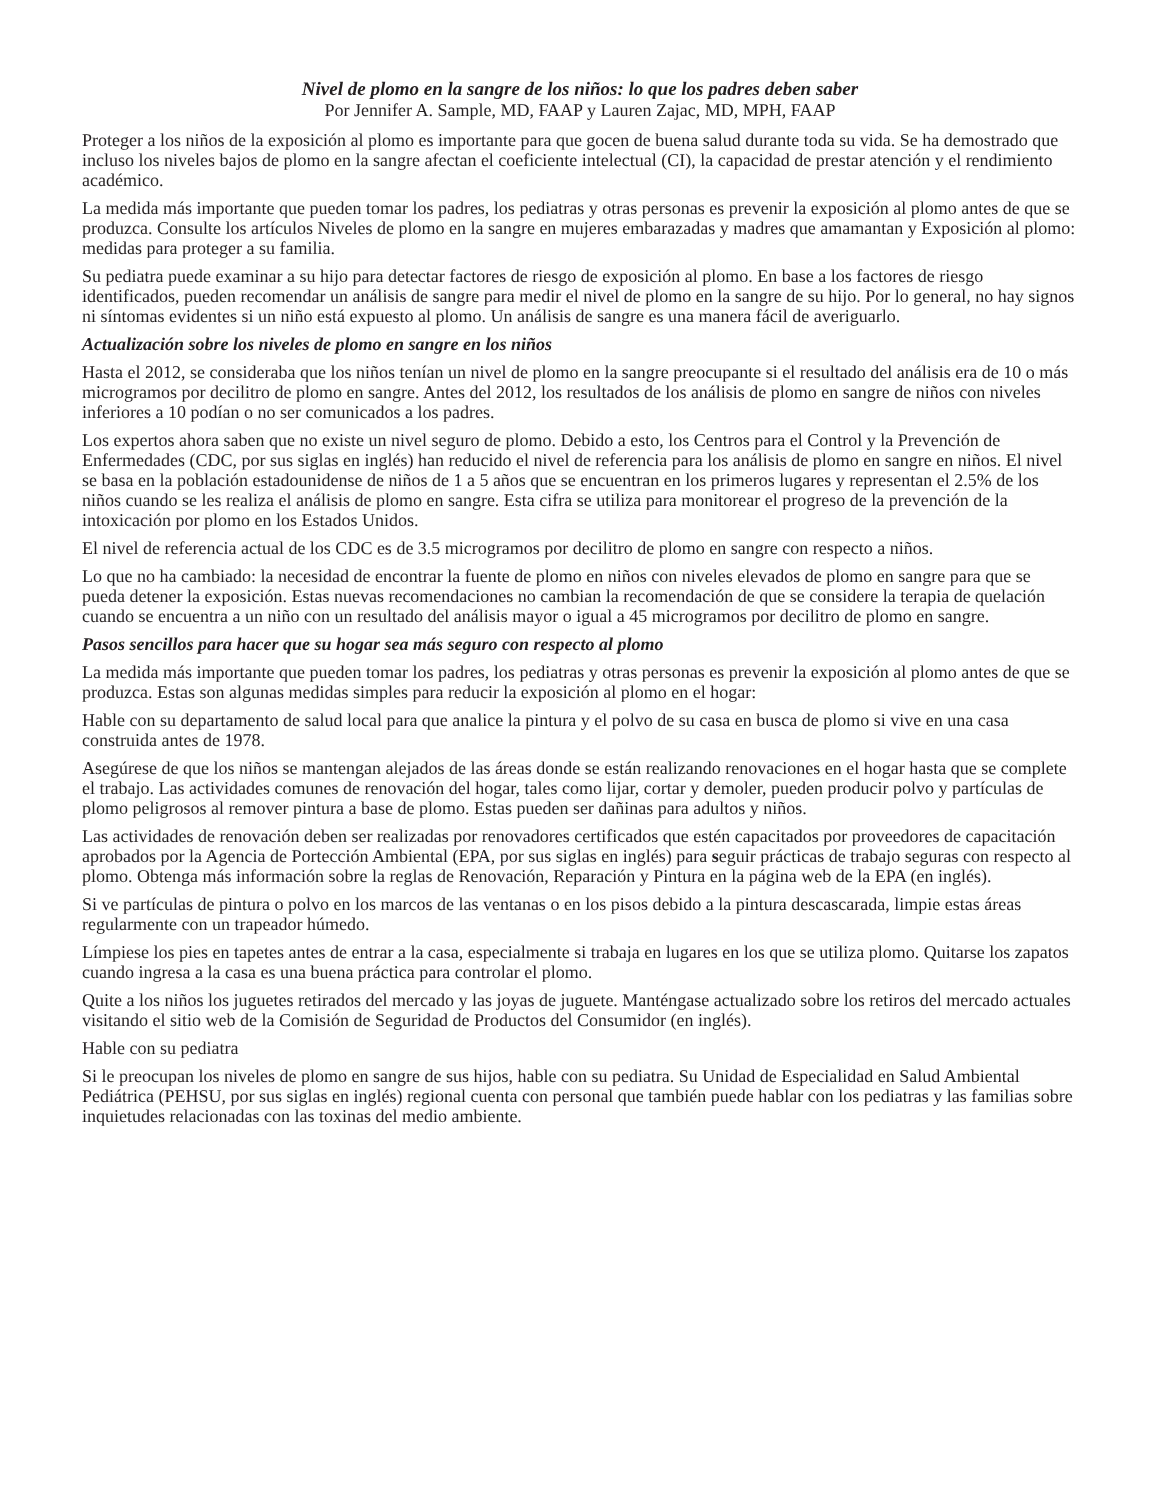Nivel de plomo en la sangre de los niños: lo que los padres deben saber
Por Jennifer A. Sample, MD, FAAP y Lauren Zajac, MD, MPH, FAAP
Proteger a los niños de la exposición al plomo es importante para que gocen de buena salud durante toda su vida. Se ha demostrado que incluso los niveles bajos de plomo en la sangre afectan el coeficiente intelectual (CI), la capacidad de prestar atención y el rendimiento académico.
La medida más importante que pueden tomar los padres, los pediatras y otras personas es prevenir la exposición al plomo antes de que se produzca. Consulte los artículos Niveles de plomo en la sangre en mujeres embarazadas y madres que amamantan y Exposición al plomo: medidas para proteger a su familia.
Su pediatra puede examinar a su hijo para detectar factores de riesgo de exposición al plomo. En base a los factores de riesgo identificados, pueden recomendar un análisis de sangre para medir el nivel de plomo en la sangre de su hijo. Por lo general, no hay signos ni síntomas evidentes si un niño está expuesto al plomo. Un análisis de sangre es una manera fácil de averiguarlo.
Actualización sobre los niveles de plomo en sangre en los niños
Hasta el 2012, se consideraba que los niños tenían un nivel de plomo en la sangre preocupante si el resultado del análisis era de 10 o más microgramos por decilitro de plomo en sangre. Antes del 2012, los resultados de los análisis de plomo en sangre de niños con niveles inferiores a 10 podían o no ser comunicados a los padres.
Los expertos ahora saben que no existe un nivel seguro de plomo. Debido a esto, los Centros para el Control y la Prevención de Enfermedades (CDC, por sus siglas en inglés) han reducido el nivel de referencia para los análisis de plomo en sangre en niños. El nivel se basa en la población estadounidense de niños de 1 a 5 años que se encuentran en los primeros lugares y representan el 2.5% de los niños cuando se les realiza el análisis de plomo en sangre. Esta cifra se utiliza para monitorear el progreso de la prevención de la intoxicación por plomo en los Estados Unidos.
El nivel de referencia actual de los CDC es de 3.5 microgramos por decilitro de plomo en sangre con respecto a niños.
Lo que no ha cambiado: la necesidad de encontrar la fuente de plomo en niños con niveles elevados de plomo en sangre para que se pueda detener la exposición. Estas nuevas recomendaciones no cambian la recomendación de que se considere la terapia de quelación cuando se encuentra a un niño con un resultado del análisis mayor o igual a 45 microgramos por decilitro de plomo en sangre.
Pasos sencillos para hacer que su hogar sea más seguro con respecto al plomo
La medida más importante que pueden tomar los padres, los pediatras y otras personas es prevenir la exposición al plomo antes de que se produzca. Estas son algunas medidas simples para reducir la exposición al plomo en el hogar:
Hable con su departamento de salud local para que analice la pintura y el polvo de su casa en busca de plomo si vive en una casa construida antes de 1978.
Asegúrese de que los niños se mantengan alejados de las áreas donde se están realizando renovaciones en el hogar hasta que se complete el trabajo. Las actividades comunes de renovación del hogar, tales como lijar, cortar y demoler, pueden producir polvo y partículas de plomo peligrosos al remover pintura a base de plomo. Estas pueden ser dañinas para adultos y niños.
Las actividades de renovación deben ser realizadas por renovadores certificados que estén capacitados por proveedores de capacitación aprobados por la Agencia de Portección Ambiental (EPA, por sus siglas en inglés) para seguir prácticas de trabajo seguras con respecto al plomo. Obtenga más información sobre la reglas de Renovación, Reparación y Pintura en la página web de la EPA (en inglés).
Si ve partículas de pintura o polvo en los marcos de las ventanas o en los pisos debido a la pintura descascarada, limpie estas áreas regularmente con un trapeador húmedo.
Límpiese los pies en tapetes antes de entrar a la casa, especialmente si trabaja en lugares en los que se utiliza plomo. Quitarse los zapatos cuando ingresa a la casa es una buena práctica para controlar el plomo.
Quite a los niños los juguetes retirados del mercado y las joyas de juguete. Manténgase actualizado sobre los retiros del mercado actuales visitando el sitio web de la Comisión de Seguridad de Productos del Consumidor (en inglés).
Hable con su pediatra
Si le preocupan los niveles de plomo en sangre de sus hijos, hable con su pediatra. Su Unidad de Especialidad en Salud Ambiental Pediátrica (PEHSU, por sus siglas en inglés) regional cuenta con personal que también puede hablar con los pediatras y las familias sobre inquietudes relacionadas con las toxinas del medio ambiente.